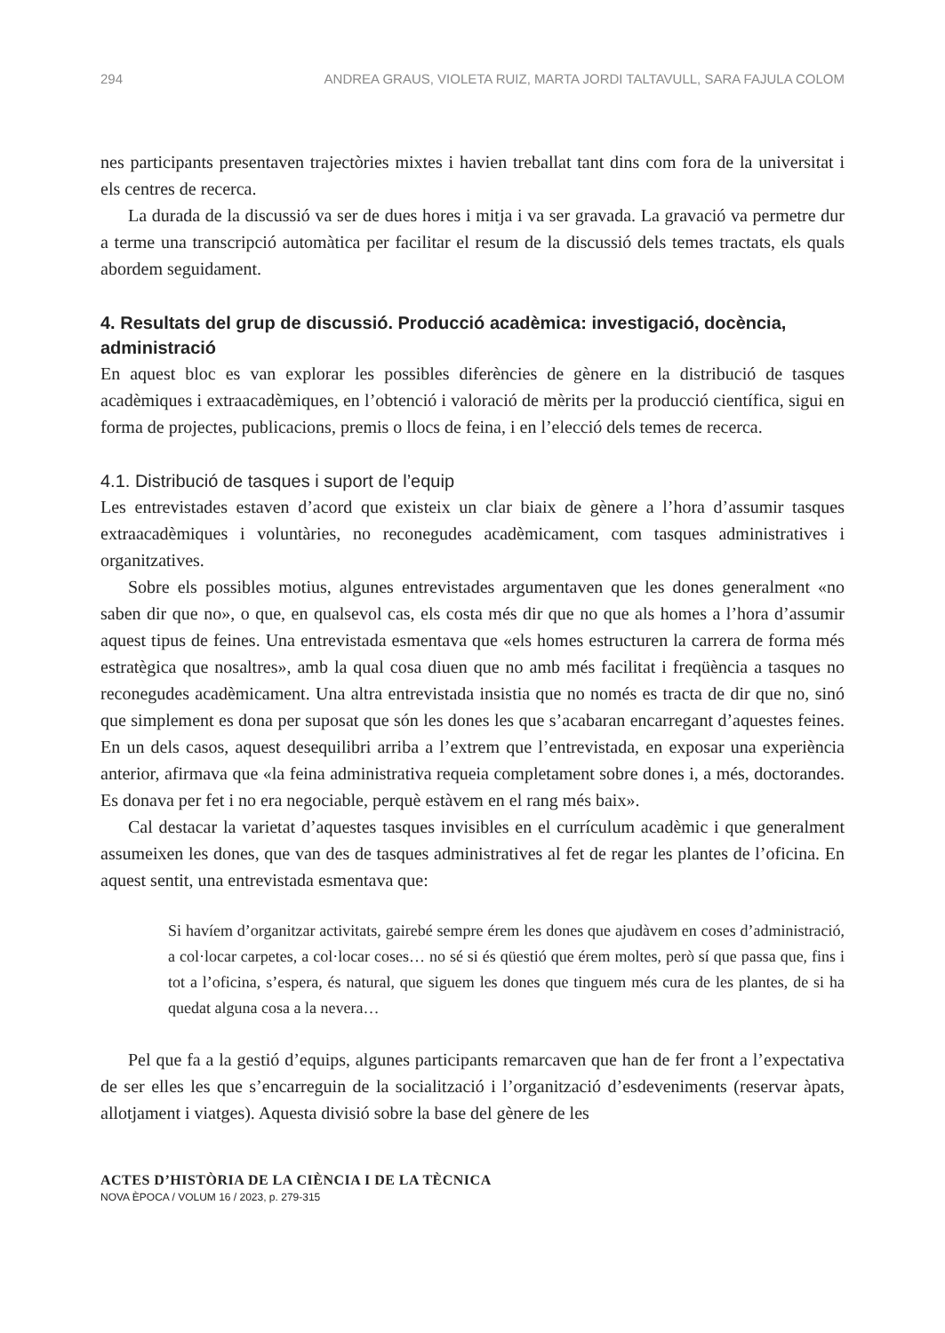294 ANDREA GRAUS, VIOLETA RUIZ, MARTA JORDI TALTAVULL, SARA FAJULA COLOM
nes participants presentaven trajectòries mixtes i havien treballat tant dins com fora de la universitat i els centres de recerca.
La durada de la discussió va ser de dues hores i mitja i va ser gravada. La gravació va permetre dur a terme una transcripció automàtica per facilitar el resum de la discussió dels temes tractats, els quals abordem seguidament.
4. Resultats del grup de discussió. Producció acadèmica: investigació, docència, administració
En aquest bloc es van explorar les possibles diferències de gènere en la distribució de tasques acadèmiques i extraacadèmiques, en l’obtenció i valoració de mèrits per la producció científica, sigui en forma de projectes, publicacions, premis o llocs de feina, i en l’elecció dels temes de recerca.
4.1. Distribució de tasques i suport de l’equip
Les entrevistades estaven d’acord que existeix un clar biaix de gènere a l’hora d’assumir tasques extraacadèmiques i voluntàries, no reconegudes acadèmicament, com tasques administratives i organitzatives.
Sobre els possibles motius, algunes entrevistades argumentaven que les dones generalment «no saben dir que no», o que, en qualsevol cas, els costa més dir que no que als homes a l’hora d’assumir aquest tipus de feines. Una entrevistada esmentava que «els homes estructuren la carrera de forma més estratègica que nosaltres», amb la qual cosa diuen que no amb més facilitat i freqüència a tasques no reconegudes acadèmicament. Una altra entrevistada insistia que no només es tracta de dir que no, sinó que simplement es dona per suposat que són les dones les que s’acabaran encarregant d’aquestes feines. En un dels casos, aquest desequilibri arriba a l’extrem que l’entrevistada, en exposar una experiència anterior, afirmava que «la feina administrativa requeia completament sobre dones i, a més, doctorandes. Es donava per fet i no era negociable, perquè estàvem en el rang més baix».
Cal destacar la varietat d’aquestes tasques invisibles en el currículum acadèmic i que generalment assumeixen les dones, que van des de tasques administratives al fet de regar les plantes de l’oficina. En aquest sentit, una entrevistada esmentava que:
Si havíem d’organitzar activitats, gairebé sempre érem les dones que ajudàvem en coses d’administració, a col·locar carpetes, a col·locar coses… no sé si és qüestió que érem moltes, però sí que passa que, fins i tot a l’oficina, s’espera, és natural, que siguem les dones que tinguem més cura de les plantes, de si ha quedat alguna cosa a la nevera…
Pel que fa a la gestió d’equips, algunes participants remarcaven que han de fer front a l’expectativa de ser elles les que s’encarreguin de la socialització i l’organització d’esdeveniments (reservar àpats, allotjament i viatges). Aquesta divisió sobre la base del gènere de les
ACTES D’HISTÒRIA DE LA CIÈNCIA I DE LA TÈCNICA
NOVA ÈPOCA / VOLUM 16 / 2023, p. 279-315